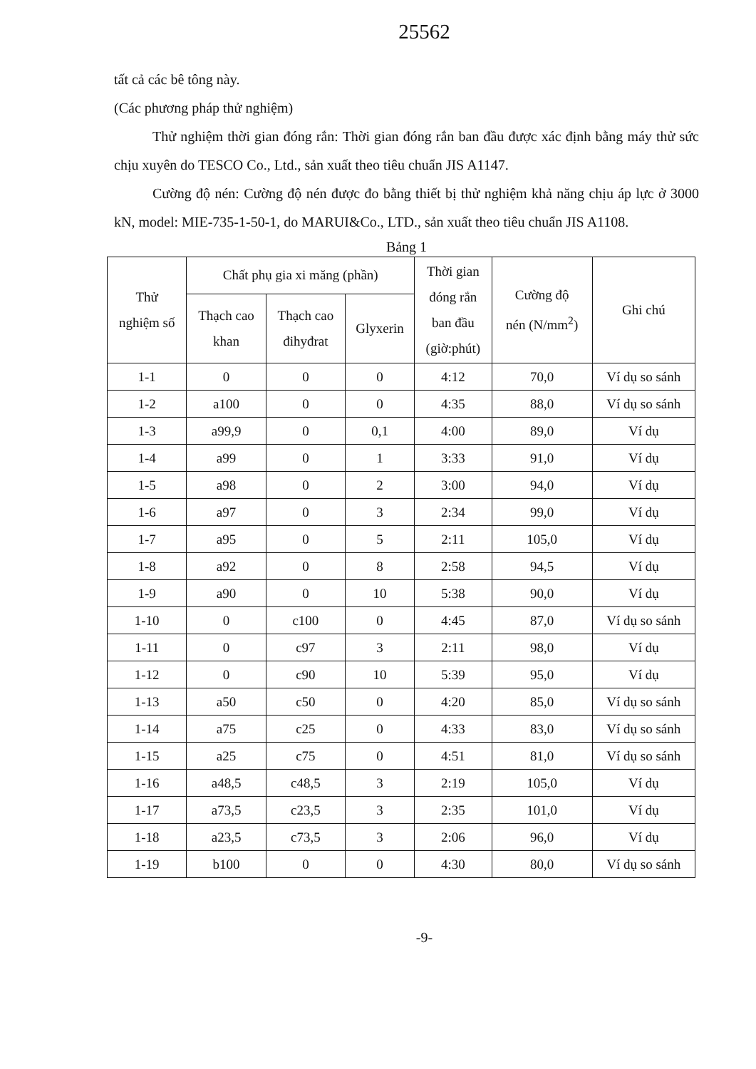25562
tất cả các bê tông này.
(Các phương pháp thử nghiệm)
Thử nghiệm thời gian đóng rắn: Thời gian đóng rắn ban đầu được xác định bằng máy thử sức chịu xuyên do TESCO Co., Ltd., sản xuất theo tiêu chuẩn JIS A1147.
Cường độ nén: Cường độ nén được đo bằng thiết bị thử nghiệm khả năng chịu áp lực ở 3000 kN, model: MIE-735-1-50-1, do MARUI&Co., LTD., sản xuất theo tiêu chuẩn JIS A1108.
Bảng 1
| Thử nghiệm số | Chất phụ gia xi măng (phần) | | | Thời gian đóng rắn ban đầu (giờ:phút) | Cường độ nén (N/mm<sup>2</sup>) | Ghi chú |
| --- | --- | --- | --- | --- | --- | --- |
| | Thạch cao khan | Thạch cao đihyđrat | Glyxerin | | | |
| 1-1 | 0 | 0 | 0 | 4:12 | 70,0 | Ví dụ so sánh |
| 1-2 | a100 | 0 | 0 | 4:35 | 88,0 | Ví dụ so sánh |
| 1-3 | a99,9 | 0 | 0,1 | 4:00 | 89,0 | Ví dụ |
| 1-4 | a99 | 0 | 1 | 3:33 | 91,0 | Ví dụ |
| 1-5 | a98 | 0 | 2 | 3:00 | 94,0 | Ví dụ |
| 1-6 | a97 | 0 | 3 | 2:34 | 99,0 | Ví dụ |
| 1-7 | a95 | 0 | 5 | 2:11 | 105,0 | Ví dụ |
| 1-8 | a92 | 0 | 8 | 2:58 | 94,5 | Ví dụ |
| 1-9 | a90 | 0 | 10 | 5:38 | 90,0 | Ví dụ |
| 1-10 | 0 | c100 | 0 | 4:45 | 87,0 | Ví dụ so sánh |
| 1-11 | 0 | c97 | 3 | 2:11 | 98,0 | Ví dụ |
| 1-12 | 0 | c90 | 10 | 5:39 | 95,0 | Ví dụ |
| 1-13 | a50 | c50 | 0 | 4:20 | 85,0 | Ví dụ so sánh |
| 1-14 | a75 | c25 | 0 | 4:33 | 83,0 | Ví dụ so sánh |
| 1-15 | a25 | c75 | 0 | 4:51 | 81,0 | Ví dụ so sánh |
| 1-16 | a48,5 | c48,5 | 3 | 2:19 | 105,0 | Ví dụ |
| 1-17 | a73,5 | c23,5 | 3 | 2:35 | 101,0 | Ví dụ |
| 1-18 | a23,5 | c73,5 | 3 | 2:06 | 96,0 | Ví dụ |
| 1-19 | b100 | 0 | 0 | 4:30 | 80,0 | Ví dụ so sánh |
-9-